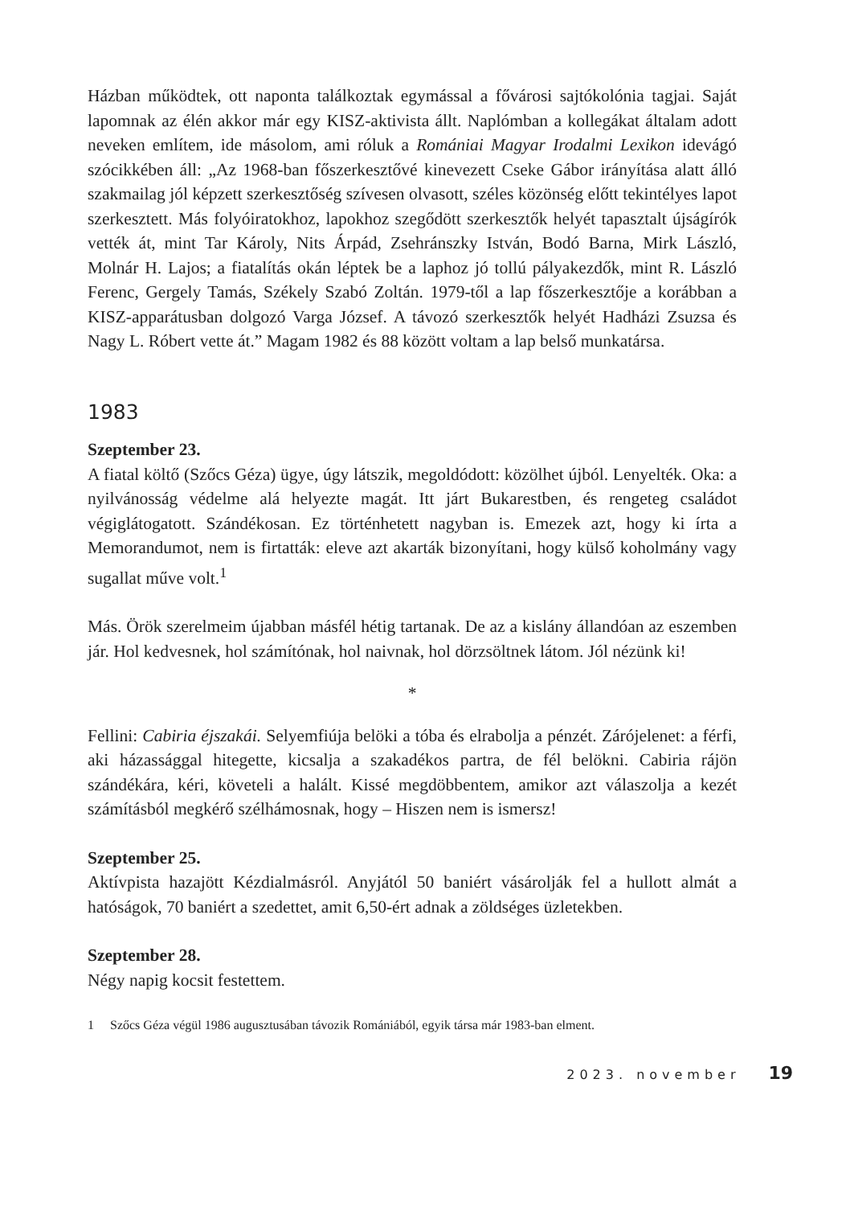Házban működtek, ott naponta találkoztak egymással a fővárosi sajtókolónia tagjai. Saját lapomnak az élén akkor már egy KISZ-aktivista állt. Naplómban a kollegákat általam adott neveken említem, ide másolom, ami róluk a Romániai Magyar Irodalmi Lexikon idevágó szócikkében áll: „Az 1968-ban főszerkesztővé kinevezett Cseke Gábor irányítása alatt álló szakmailag jól képzett szerkesztőség szívesen olvasott, széles közönség előtt tekintélyes lapot szerkesztett. Más folyóiratokhoz, lapokhoz szegődött szerkesztők helyét tapasztalt újságírók vették át, mint Tar Károly, Nits Árpád, Zsehránszky István, Bodó Barna, Mirk László, Molnár H. Lajos; a fiatalítás okán léptek be a laphoz jó tollú pályakezdők, mint R. László Ferenc, Gergely Tamás, Székely Szabó Zoltán. 1979-től a lap főszerkesztője a korábban a KISZ-apparátusban dolgozó Varga József. A távozó szerkesztők helyét Hadházi Zsuzsa és Nagy L. Róbert vette át.” Magam 1982 és 88 között voltam a lap belső munkatársa.
1983
Szeptember 23.
A fiatal költő (Szőcs Géza) ügye, úgy látszik, megoldódott: közölhet újból. Lenyelték. Oka: a nyilvánosság védelme alá helyezte magát. Itt járt Bukarestben, és rengeteg családot végiglátogatott. Szándékosan. Ez történhetett nagyban is. Emezek azt, hogy ki írta a Memorandumot, nem is firtatták: eleve azt akarták bizonyítani, hogy külső koholmány vagy sugallat műve volt.<sup>1</sup>
Más. Örök szerelmeim újabban másfél hétig tartanak. De az a kislány állandóan az eszemben jár. Hol kedvesnek, hol számítónak, hol naivnak, hol dörzsöltnek látom. Jól nézünk ki!
*
Fellini: Cabiria éjszakái. Selyemfiúja belöki a tóba és elrabolja a pénzét. Zárójelenet: a férfi, aki házassággal hitegette, kicsalja a szakadékos partra, de fél belökni. Cabiria rájön szándékára, kéri, követeli a halált. Kissé megdöbbentem, amikor azt válaszolja a kezét számításból megkérő szélhámosnak, hogy – Hiszen nem is ismersz!
Szeptember 25.
Aktívpista hazajött Kézdialmásról. Anyjától 50 baniért vásárolják fel a hullott almát a hatóságok, 70 baniért a szedettet, amit 6,50-ért adnak a zöldséges üzletekben.
Szeptember 28.
Négy napig kocsit festettem.
1 Szőcs Géza végül 1986 augusztusában távozik Romániából, egyik társa már 1983-ban elment.
2023. november 19